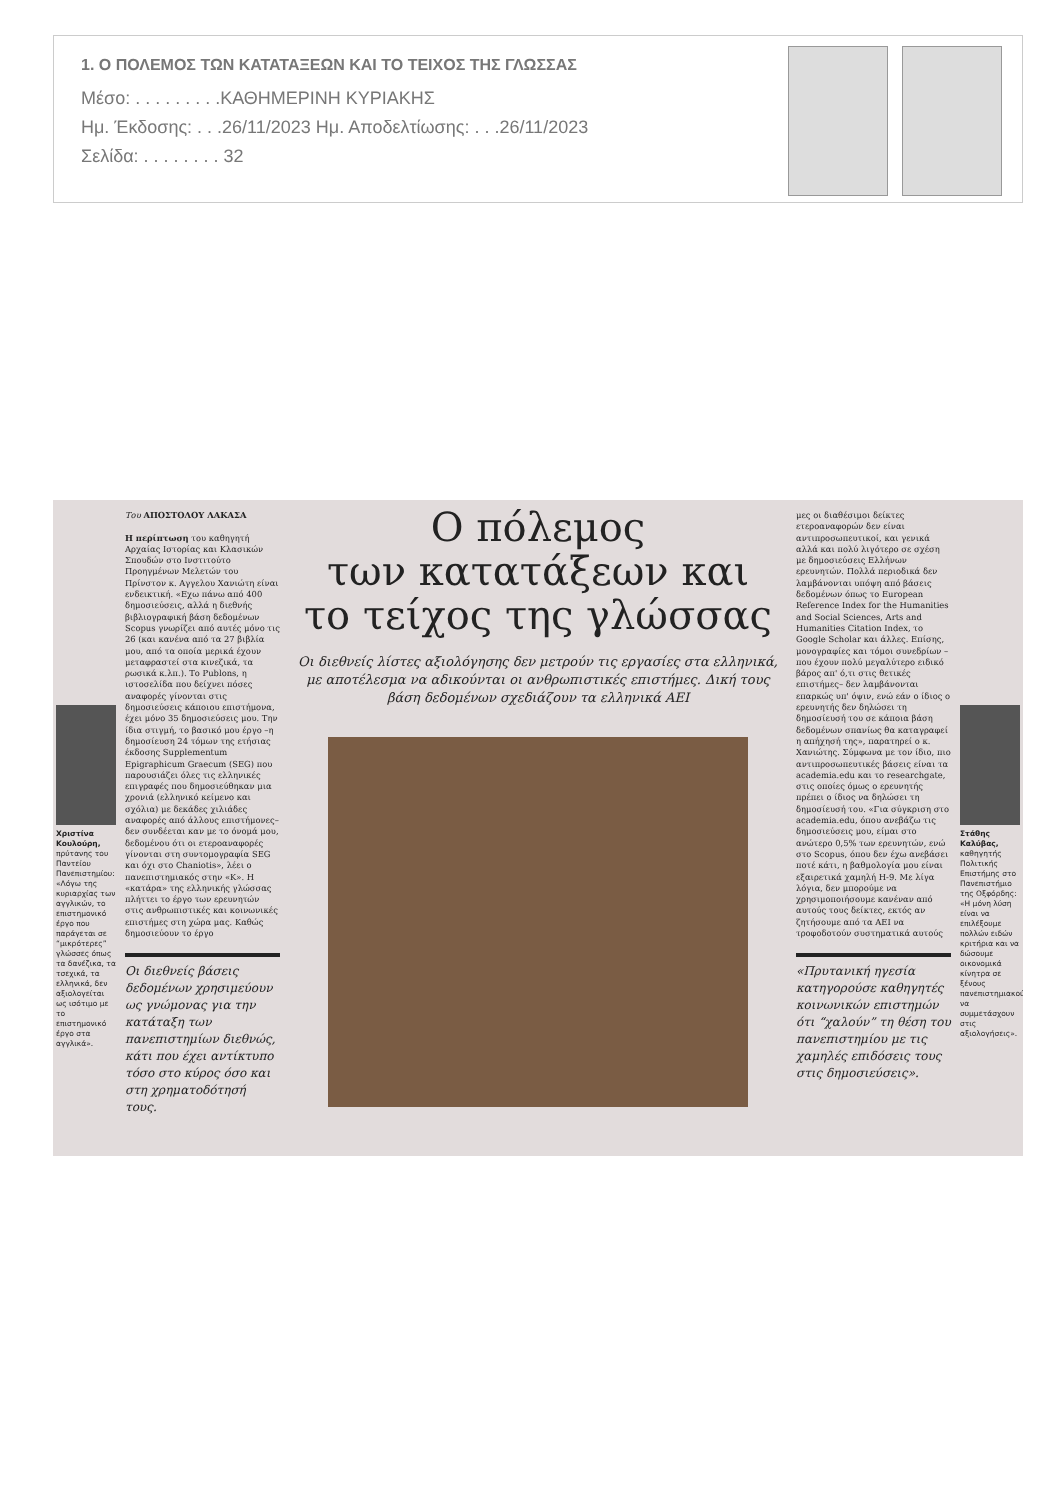1. Ο ΠΟΛΕΜΟΣ ΤΩΝ ΚΑΤΑΤΑΞΕΩΝ ΚΑΙ ΤΟ ΤΕΙΧΟΣ ΤΗΣ ΓΛΩΣΣΑΣ
Μέσο: . . . . . . . . .ΚΑΘΗΜΕΡΙΝΗ ΚΥΡΙΑΚΗΣ
Ημ. Έκδοσης: . . .26/11/2023 Ημ. Αποδελτίωσης: . . .26/11/2023
Σελίδα: . . . . . . . . 32
Χριστίνα Κουλούρη, πρύτανης του Παντείου Πανεπιστημίου: «Λόγω της κυριαρχίας των αγγλικών, το επιστημονικό έργο που παράγεται σε “μικρότερες” γλώσσες όπως τα δανέζικα, τα τσεχικά, τα ελληνικά, δεν αξιολογείται ως ισότιμο με το επιστημονικό έργο στα αγγλικά».
Του ΑΠΟΣΤΟΛΟΥ ΛΑΚΑΣΑ
Η περίπτωση του καθηγητή Αρχαίας Ιστορίας και Κλασικών Σπουδών στο Ινστιτούτο Προηγμένων Μελετών του Πρίνστον κ. Αγγελου Χανιώτη είναι ενδεικτική. «Εχω πάνω από 400 δημοσιεύσεις, αλλά η διεθνής βιβλιογραφική βάση δεδομένων Scopus γνωρίζει από αυτές μόνο τις 26 (και κανένα από τα 27 βιβλία μου, από τα οποία μερικά έχουν μεταφραστεί στα κινεζικά, τα ρωσικά κ.λπ.). Το Publons, η ιστοσελίδα που δείχνει πόσες αναφορές γίνονται στις δημοσιεύσεις κάποιου επιστήμονα, έχει μόνο 35 δημοσιεύσεις μου. Την ίδια στιγμή, το βασικό μου έργο –η δημοσίευση 24 τόμων της ετήσιας έκδοσης Supplementum Epigraphicum Graecum (SEG) που παρουσιάζει όλες τις ελληνικές επιγραφές που δημοσιεύθηκαν μια χρονιά (ελληνικό κείμενο και σχόλια) με δεκάδες χιλιάδες αναφορές από άλλους επιστήμονες– δεν συνδέεται καν με το όνομά μου, δεδομένου ότι οι ετεροαναφορές γίνονται στη συντομογραφία SEG και όχι στο Chaniotis», λέει ο πανεπιστημιακός στην «Κ». Η «κατάρα» της ελληνικής γλώσσας πλήττει το έργο των ερευνητών στις ανθρωπιστικές και κοινωνικές επιστήμες στη χώρα μας. Καθώς δημοσιεύουν το έργο
Οι διεθνείς βάσεις δεδομένων χρησιμεύουν ως γνώμονας για την κατάταξη των πανεπιστημίων διεθνώς, κάτι που έχει αντίκτυπο τόσο στο κύρος όσο και στη χρηματοδότησή τους.
Ο πόλεμος
των κατατάξεων και
το τείχος της γλώσσας
Οι διεθνείς λίστες αξιολόγησης δεν μετρούν τις εργασίες στα ελληνικά, με αποτέλεσμα να αδικούνται οι ανθρωπιστικές επιστήμες. Δική τους βάση δεδομένων σχεδιάζουν τα ελληνικά ΑΕΙ
μες οι διαθέσιμοι δείκτες ετεροαναφορών δεν είναι αντιπροσωπευτικοί, και γενικά αλλά και πολύ λιγότερο σε σχέση με δημοσιεύσεις Ελλήνων ερευνητών. Πολλά περιοδικά δεν λαμβάνονται υπόψη από βάσεις δεδομένων όπως το European Reference Index for the Humanities and Social Sciences, Arts and Humanities Citation Index, το Google Scholar και άλλες. Επίσης, μονογραφίες και τόμοι συνεδρίων –που έχουν πολύ μεγαλύτερο ειδικό βάρος απ' ό,τι στις θετικές επιστήμες– δεν λαμβάνονται επαρκώς υπ' όψιν, ενώ εάν ο ίδιος ο ερευνητής δεν δηλώσει τη δημοσίευσή του σε κάποια βάση δεδομένων σπανίως θα καταγραφεί η απήχησή της», παρατηρεί ο κ. Χανιώτης. Σύμφωνα με τον ίδιο, πιο αντιπροσωπευτικές βάσεις είναι τα academia.edu και το researchgate, στις οποίες όμως ο ερευνητής πρέπει ο ίδιος να δηλώσει τη δημοσίευσή του. «Για σύγκριση στο academia.edu, όπου ανεβάζω τις δημοσιεύσεις μου, είμαι στο ανώτερο 0,5% των ερευνητών, ενώ στο Scopus, όπου δεν έχω ανεβάσει ποτέ κάτι, η βαθμολογία μου είναι εξαιρετικά χαμηλή H-9. Με λίγα λόγια, δεν μπορούμε να χρησιμοποιήσουμε κανέναν από αυτούς τους δείκτες, εκτός αν ζητήσουμε από τα ΑΕΙ να τροφοδοτούν συστηματικά αυτούς
«Πρυτανική ηγεσία κατηγορούσε καθηγητές κοινωνικών επιστημών ότι “χαλούν” τη θέση του πανεπιστημίου με τις χαμηλές επιδόσεις τους στις δημοσιεύσεις».
Στάθης Καλύβας, καθηγητής Πολιτικής Επιστήμης στο Πανεπιστήμιο της Οξφόρδης: «Η μόνη λύση είναι να επιλέξουμε πολλών ειδών κριτήρια και να δώσουμε οικονομικά κίνητρα σε ξένους πανεπιστημιακούς να συμμετάσχουν στις αξιολογήσεις».